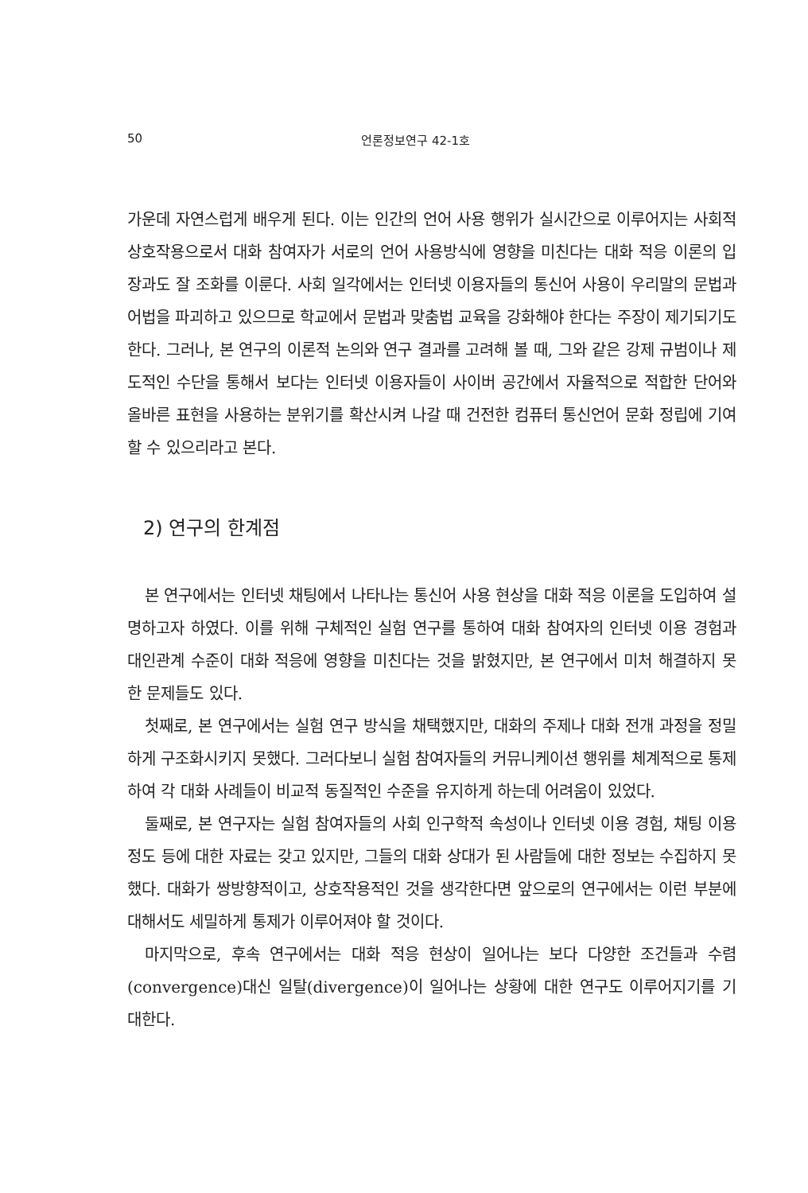50 언론정보연구 42-1호
가운데 자연스럽게 배우게 된다. 이는 인간의 언어 사용 행위가 실시간으로 이루어지는 사회적 상호작용으로서 대화 참여자가 서로의 언어 사용방식에 영향을 미친다는 대화 적응 이론의 입장과도 잘 조화를 이룬다. 사회 일각에서는 인터넷 이용자들의 통신어 사용이 우리말의 문법과 어법을 파괴하고 있으므로 학교에서 문법과 맞춤법 교육을 강화해야 한다는 주장이 제기되기도 한다. 그러나, 본 연구의 이론적 논의와 연구 결과를 고려해 볼 때, 그와 같은 강제 규범이나 제도적인 수단을 통해서 보다는 인터넷 이용자들이 사이버 공간에서 자율적으로 적합한 단어와 올바른 표현을 사용하는 분위기를 확산시켜 나갈 때 건전한 컴퓨터 통신언어 문화 정립에 기여할 수 있으리라고 본다.
2) 연구의 한계점
본 연구에서는 인터넷 채팅에서 나타나는 통신어 사용 현상을 대화 적응 이론을 도입하여 설명하고자 하였다. 이를 위해 구체적인 실험 연구를 통하여 대화 참여자의 인터넷 이용 경험과 대인관계 수준이 대화 적응에 영향을 미친다는 것을 밝혔지만, 본 연구에서 미처 해결하지 못한 문제들도 있다.
첫째로, 본 연구에서는 실험 연구 방식을 채택했지만, 대화의 주제나 대화 전개 과정을 정밀하게 구조화시키지 못했다. 그러다보니 실험 참여자들의 커뮤니케이션 행위를 체계적으로 통제하여 각 대화 사례들이 비교적 동질적인 수준을 유지하게 하는데 어려움이 있었다.
둘째로, 본 연구자는 실험 참여자들의 사회 인구학적 속성이나 인터넷 이용 경험, 채팅 이용 정도 등에 대한 자료는 갖고 있지만, 그들의 대화 상대가 된 사람들에 대한 정보는 수집하지 못했다. 대화가 쌍방향적이고, 상호작용적인 것을 생각한다면 앞으로의 연구에서는 이런 부분에 대해서도 세밀하게 통제가 이루어져야 할 것이다.
마지막으로, 후속 연구에서는 대화 적응 현상이 일어나는 보다 다양한 조건들과 수렴(convergence)대신 일탈(divergence)이 일어나는 상황에 대한 연구도 이루어지기를 기대한다.